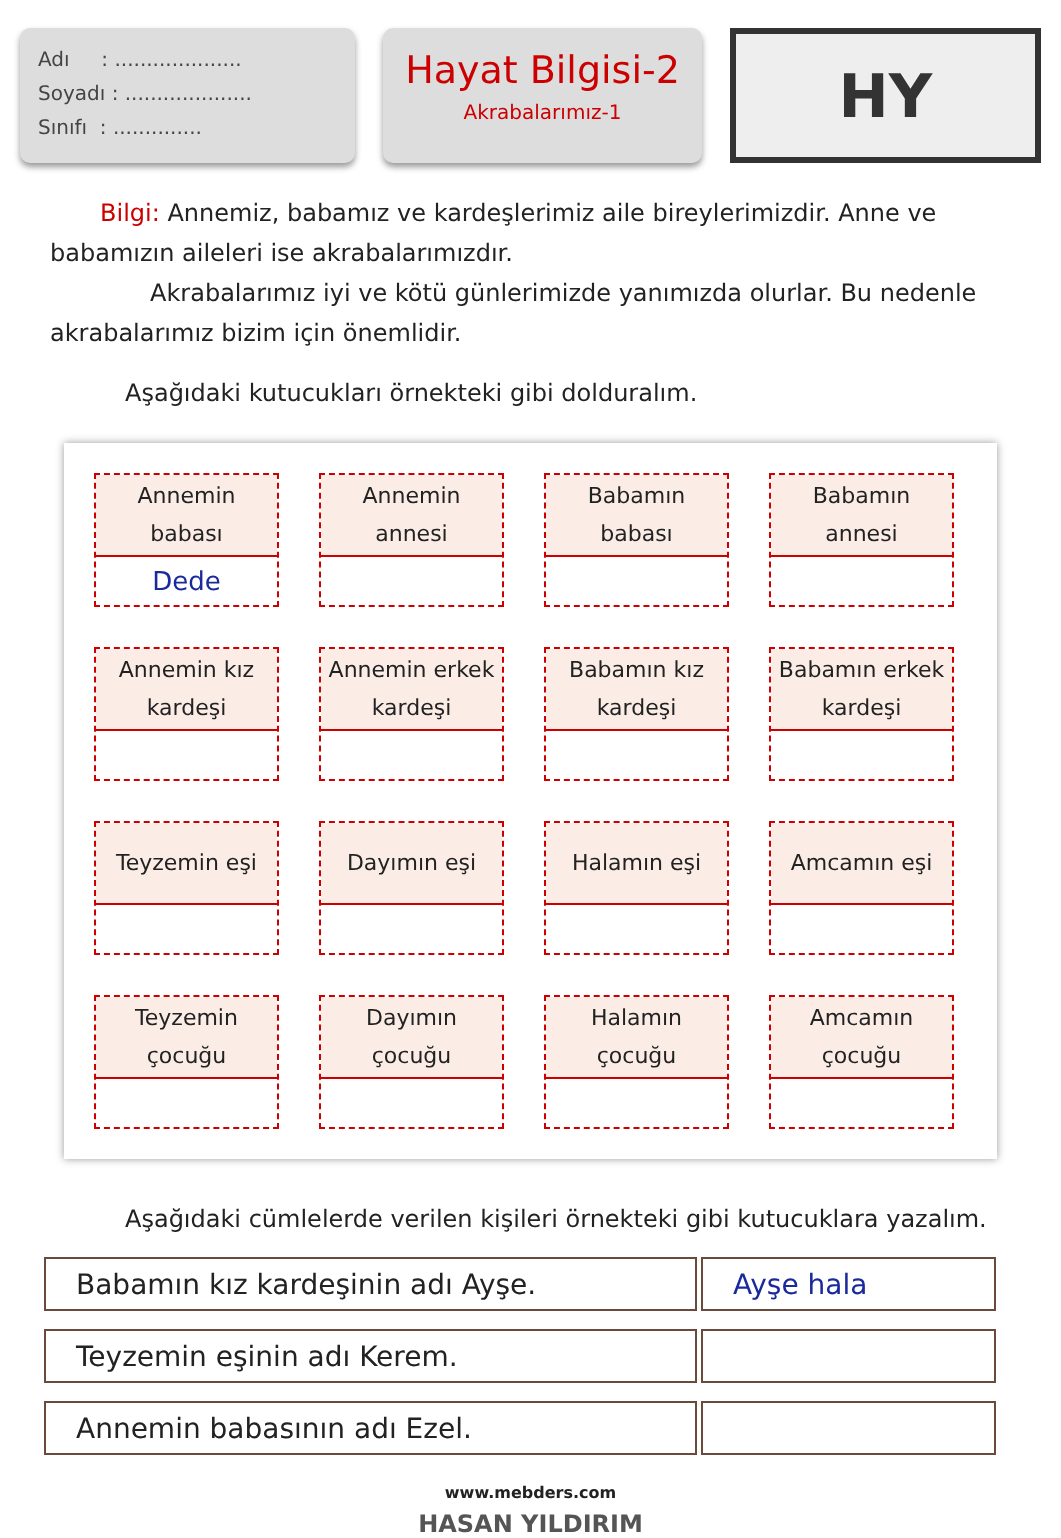Adı : ....................
Soyadı : ....................
Sınıfı : ..............
Hayat Bilgisi-2
Akrabalarımız-1
HY
Bilgi: Annemiz, babamız ve kardeşlerimiz aile bireylerimizdir. Anne ve babamızın aileleri ise akrabalarımızdır.
Akrabalarımız iyi ve kötü günlerimizde yanımızda olurlar. Bu nedenle akrabalarımız bizim için önemlidir.
Aşağıdaki kutucukları örnekteki gibi dolduralım.
Annemin
babası
Dede
Annemin
annesi
Babamın
babası
Babamın
annesi
Annemin kız
kardeşi
Annemin erkek
kardeşi
Babamın kız
kardeşi
Babamın erkek
kardeşi
Teyzemin eşi
Dayımın eşi
Halamın eşi
Amcamın eşi
Teyzemin
çocuğu
Dayımın
çocuğu
Halamın
çocuğu
Amcamın
çocuğu
Aşağıdaki cümlelerde verilen kişileri örnekteki gibi kutucuklara yazalım.
| Babamın kız kardeşinin adı Ayşe. | Ayşe hala |
| Teyzemin eşinin adı Kerem. | |
| Annemin babasının adı Ezel. | |
www.mebders.com
HASAN YILDIRIM